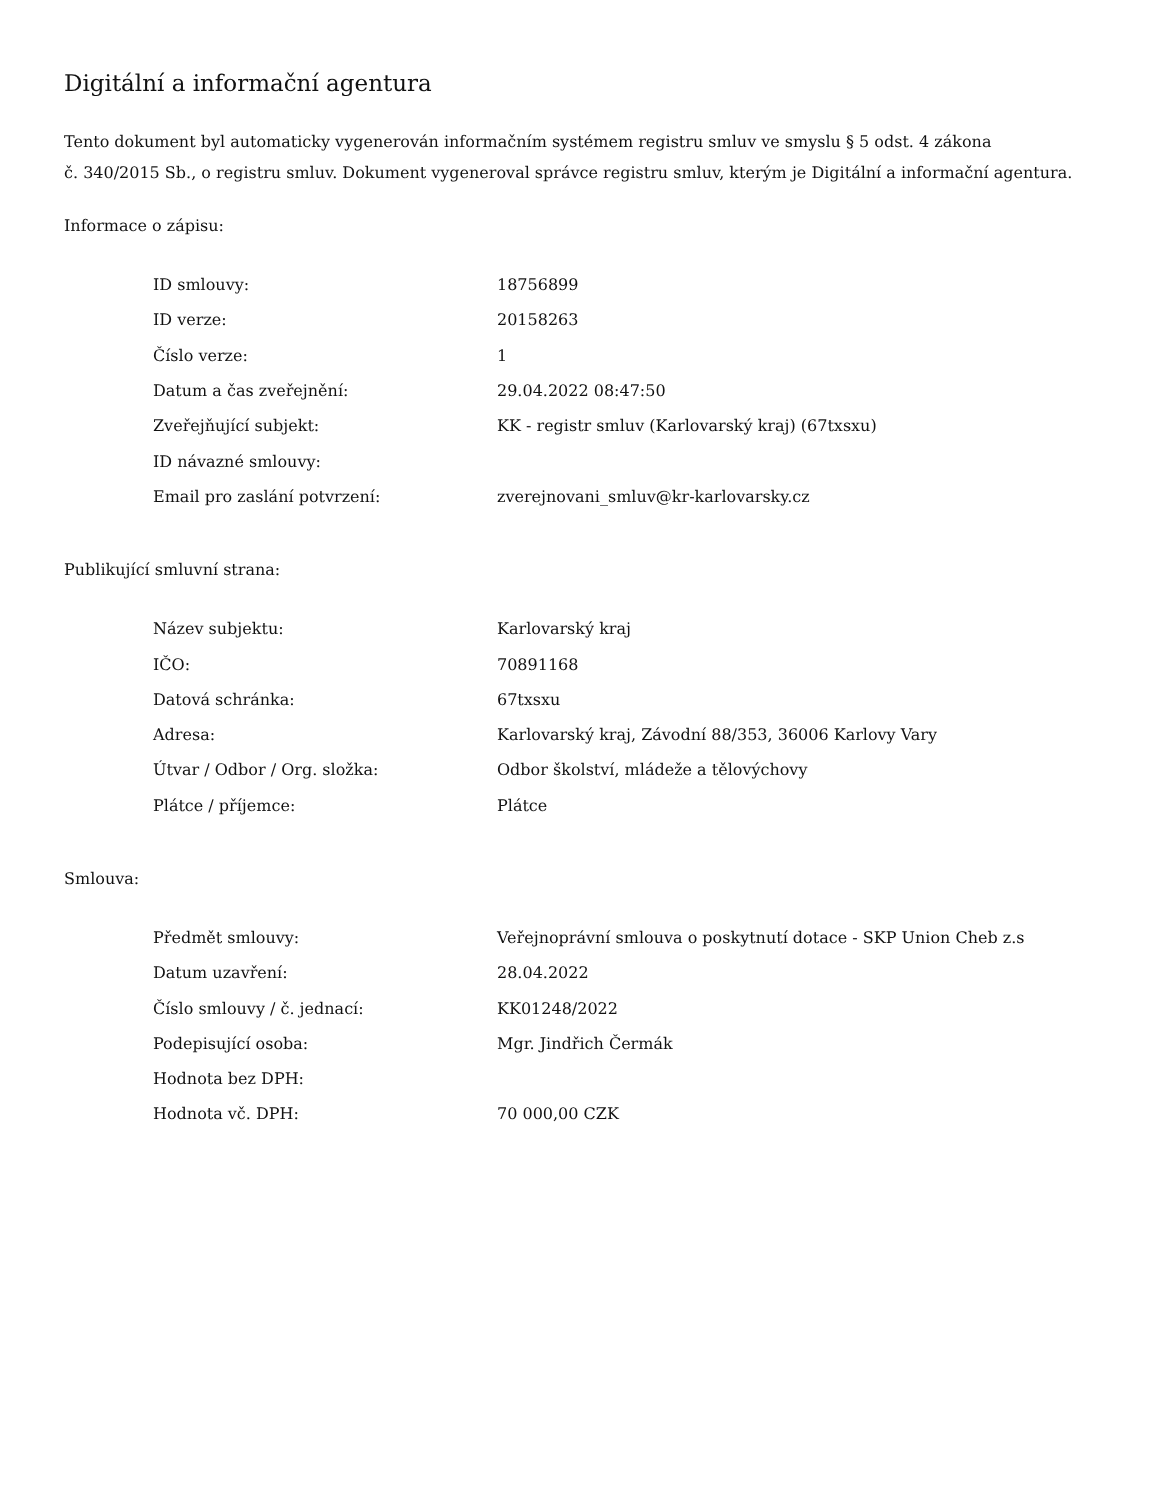Digitální a informační agentura
Tento dokument byl automaticky vygenerován informačním systémem registru smluv ve smyslu § 5 odst. 4 zákona
č. 340/2015 Sb., o registru smluv. Dokument vygeneroval správce registru smluv, kterým je Digitální a informační agentura.
Informace o zápisu:
| ID smlouvy: | 18756899 |
| ID verze: | 20158263 |
| Číslo verze: | 1 |
| Datum a čas zveřejnění: | 29.04.2022 08:47:50 |
| Zveřejňující subjekt: | KK - registr smluv (Karlovarský kraj) (67txsxu) |
| ID návazné smlouvy: | |
| Email pro zaslání potvrzení: | zverejnovani_smluv@kr-karlovarsky.cz |
Publikující smluvní strana:
| Název subjektu: | Karlovarský kraj |
| IČO: | 70891168 |
| Datová schránka: | 67txsxu |
| Adresa: | Karlovarský kraj, Závodní 88/353, 36006 Karlovy Vary |
| Útvar / Odbor / Org. složka: | Odbor školství, mládeže a tělovýchovy |
| Plátce / příjemce: | Plátce |
Smlouva:
| Předmět smlouvy: | Veřejnoprávní smlouva o poskytnutí dotace - SKP Union Cheb z.s |
| Datum uzavření: | 28.04.2022 |
| Číslo smlouvy / č. jednací: | KK01248/2022 |
| Podepisující osoba: | Mgr. Jindřich Čermák |
| Hodnota bez DPH: | |
| Hodnota vč. DPH: | 70 000,00 CZK |